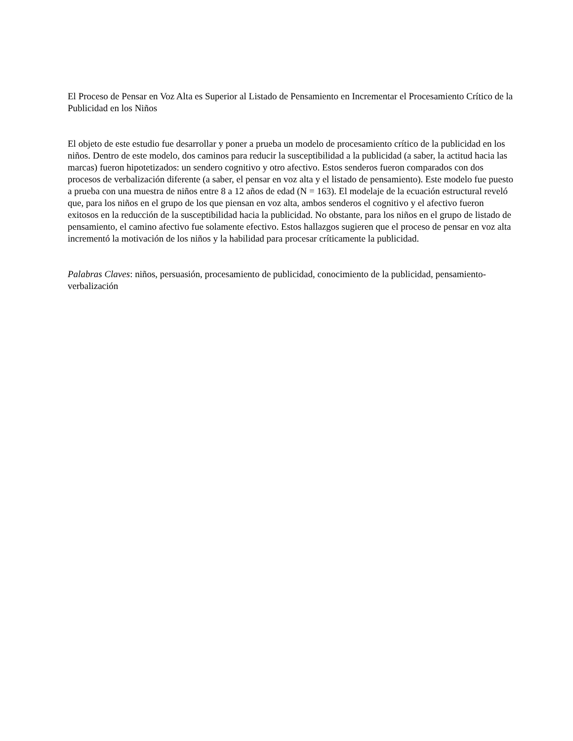El Proceso de Pensar en Voz Alta es Superior al Listado de Pensamiento en Incrementar el Procesamiento Crítico de la Publicidad en los Niños
El objeto de este estudio fue desarrollar y poner a prueba un modelo de procesamiento crítico de la publicidad en los niños. Dentro de este modelo, dos caminos para reducir la susceptibilidad a la publicidad (a saber, la actitud hacia las marcas) fueron hipotetizados: un sendero cognitivo y otro afectivo. Estos senderos fueron comparados con dos procesos de verbalización diferente (a saber, el pensar en voz alta y el listado de pensamiento). Este modelo fue puesto a prueba con una muestra de niños entre 8 a 12 años de edad (N = 163). El modelaje de la ecuación estructural reveló que, para los niños en el grupo de los que piensan en voz alta, ambos senderos el cognitivo y el afectivo fueron exitosos en la reducción de la susceptibilidad hacia la publicidad. No obstante, para los niños en el grupo de listado de pensamiento, el camino afectivo fue solamente efectivo. Estos hallazgos sugieren que el proceso de pensar en voz alta incrementó la motivación de los niños y la habilidad para procesar críticamente la publicidad.
Palabras Claves: niños, persuasión, procesamiento de publicidad, conocimiento de la publicidad, pensamiento-verbalización